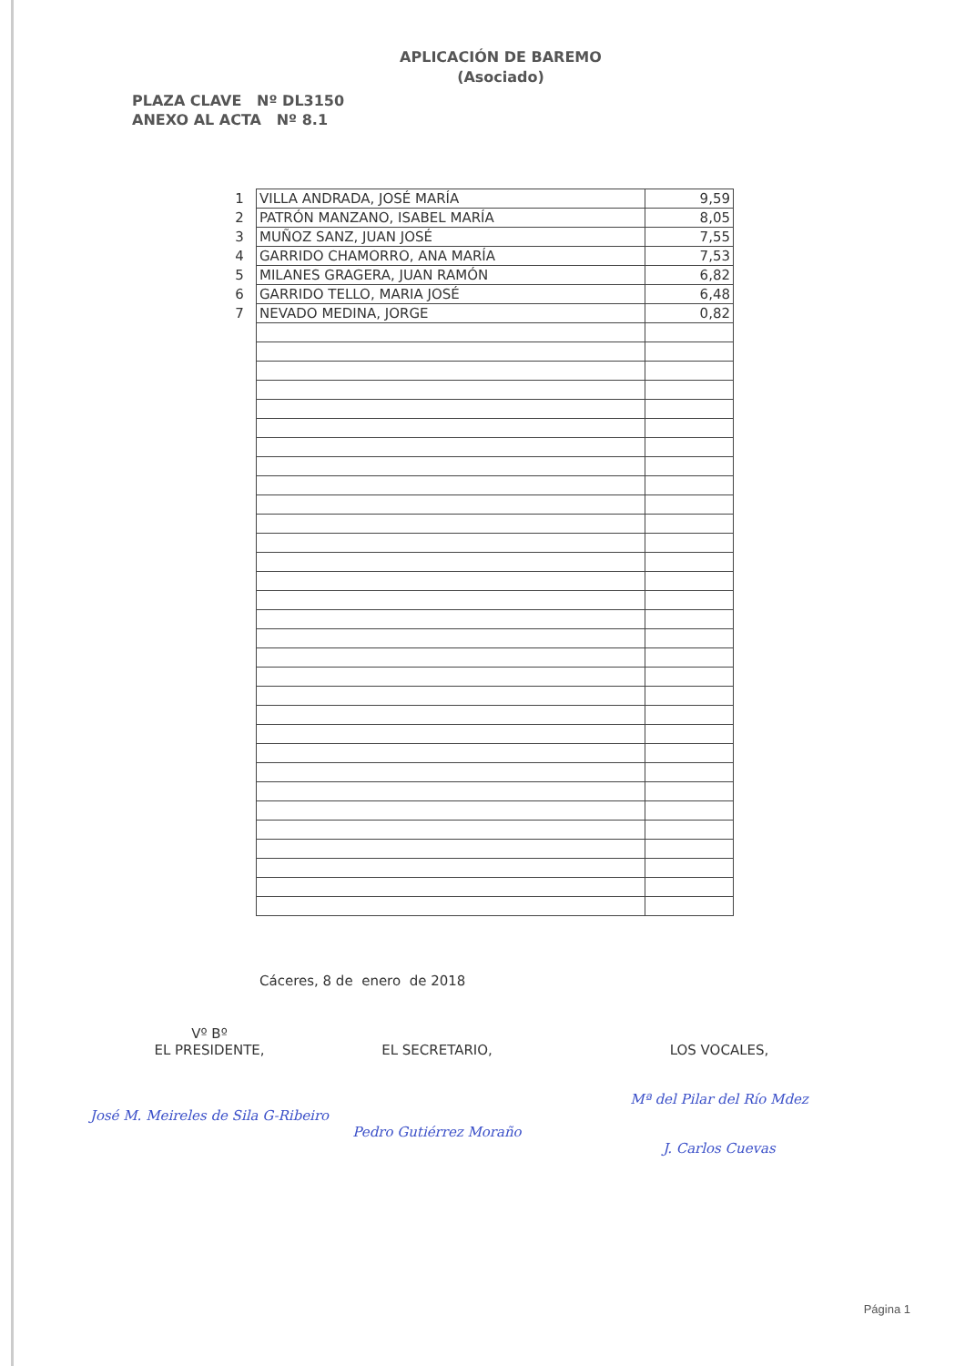APLICACIÓN DE BAREMO
(Asociado)
PLAZA CLAVE Nº DL3150
ANEXO AL ACTA Nº 8.1
| 1 | VILLA ANDRADA, JOSÉ MARÍA | 9,59 |
| 2 | PATRÓN MANZANO, ISABEL MARÍA | 8,05 |
| 3 | MUÑOZ SANZ, JUAN JOSÉ | 7,55 |
| 4 | GARRIDO CHAMORRO, ANA MARÍA | 7,53 |
| 5 | MILANES GRAGERA, JUAN RAMÓN | 6,82 |
| 6 | GARRIDO TELLO, MARIA JOSÉ | 6,48 |
| 7 | NEVADO MEDINA, JORGE | 0,82 |
Cáceres, 8 de enero de 2018
Vº Bº
EL PRESIDENTE,
José M. Meireles de Sila G-Ribeiro
EL SECRETARIO,
Pedro Gutiérrez Moraño
LOS VOCALES,
Mª del Pilar del Río Mdez
J. Carlos Cuevas
Página 1